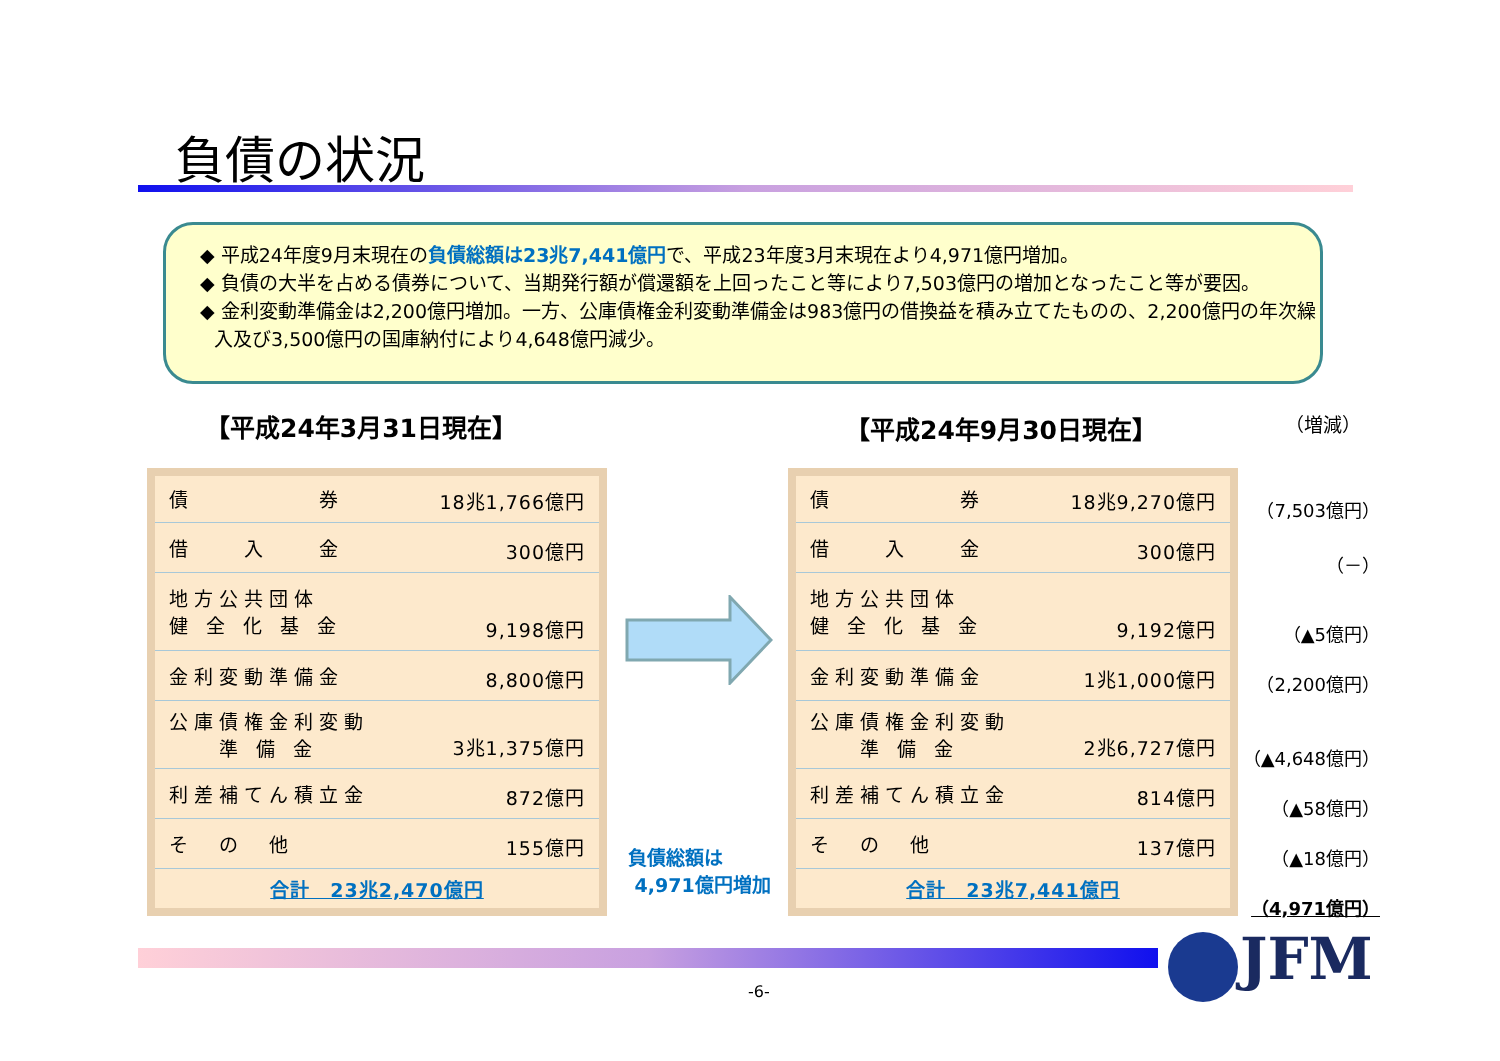負債の状況
◆ 平成24年度9月末現在の負債総額は23兆7,441億円で、平成23年度3月末現在より4,971億円増加。
◆ 負債の大半を占める債券について、当期発行額が償還額を上回ったこと等により7,503億円の増加となったこと等が要因。
◆ 金利変動準備金は2,200億円増加。一方、公庫債権金利変動準備金は983億円の借換益を積み立てたものの、2,200億円の年次繰入及び3,500億円の国庫納付により4,648億円減少。
【平成24年3月31日現在】 【平成24年9月30日現在】 （増減）
| 債 券 | 18兆1,766億円 |
| 借 入 金 | 300億円 |
| 地方公共団体 健 全 化 基 金 | 9,198億円 |
| 金利変動準備金 | 8,800億円 |
| 公庫債権金利変動 準 備 金 | 3兆1,375億円 |
| 利差補てん積立金 | 872億円 |
| そ の 他 | 155億円 |
| 合計 23兆2,470億円 | |
負債総額は
4,971億円増加
| 債 券 | 18兆9,270億円 |
| 借 入 金 | 300億円 |
| 地方公共団体 健 全 化 基 金 | 9,192億円 |
| 金利変動準備金 | 1兆1,000億円 |
| 公庫債権金利変動 準 備 金 | 2兆6,727億円 |
| 利差補てん積立金 | 814億円 |
| そ の 他 | 137億円 |
| 合計 23兆7,441億円 | |
（7,503億円）
（－）
（▲5億円）
（2,200億円）
（▲4,648億円）
（▲58億円）
（▲18億円）
（4,971億円）
JFM
-6-